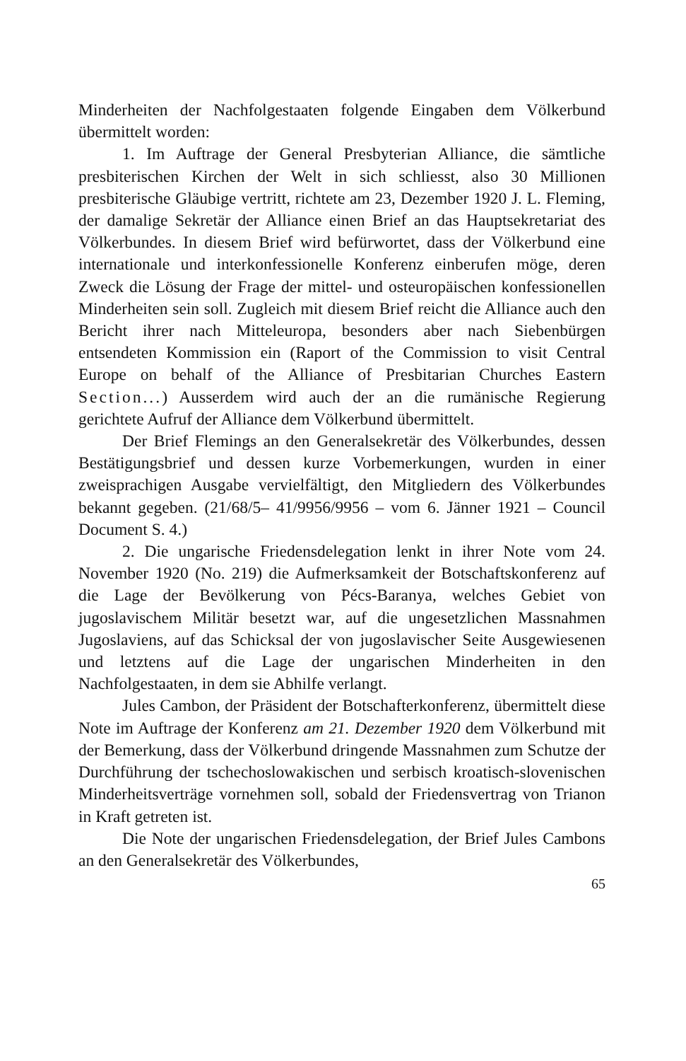Minderheiten der Nachfolgestaaten folgende Eingaben dem Völkerbund übermittelt worden:
1. Im Auftrage der General Presbyterian Alliance, die sämtliche presbiterischen Kirchen der Welt in sich schliesst, also 30 Millionen presbiterische Gläubige vertritt, richtete am 23, Dezember 1920 J. L. Fleming, der damalige Sekretär der Alliance einen Brief an das Hauptsekretariat des Völkerbundes. In diesem Brief wird befürwortet, dass der Völkerbund eine internationale und interkonfessionelle Konferenz einberufen möge, deren Zweck die Lösung der Frage der mittel- und osteuropäischen konfessionellen Minderheiten sein soll. Zugleich mit diesem Brief reicht die Alliance auch den Bericht ihrer nach Mitteleuropa, besonders aber nach Siebenbürgen entsendeten Kommission ein (Raport of the Commission to visit Central Europe on behalf of the Alliance of Presbitarian Churches Eastern Section...) Ausserdem wird auch der an die rumänische Regierung gerichtete Aufruf der Alliance dem Völkerbund übermittelt.
Der Brief Flemings an den Generalsekretär des Völkerbundes, dessen Bestätigungsbrief und dessen kurze Vorbemerkungen, wurden in einer zweisprachigen Ausgabe vervielfältigt, den Mitgliedern des Völkerbundes bekannt gegeben. (21/68/5– 41/9956/9956 – vom 6. Jänner 1921 – Council Document S. 4.)
2. Die ungarische Friedensdelegation lenkt in ihrer Note vom 24. November 1920 (No. 219) die Aufmerksamkeit der Botschaftskonferenz auf die Lage der Bevölkerung von Pécs-Baranya, welches Gebiet von jugoslavischem Militär besetzt war, auf die ungesetzlichen Massnahmen Jugoslaviens, auf das Schicksal der von jugoslavischer Seite Ausgewiesenen und letztens auf die Lage der ungarischen Minderheiten in den Nachfolgestaaten, in dem sie Abhilfe verlangt.
Jules Cambon, der Präsident der Botschafterkonferenz, übermittelt diese Note im Auftrage der Konferenz am 21. Dezember 1920 dem Völkerbund mit der Bemerkung, dass der Völkerbund dringende Massnahmen zum Schutze der Durchführung der tschechoslowakischen und serbisch kroatisch-slovenischen Minderheitsverträge vornehmen soll, sobald der Friedensvertrag von Trianon in Kraft getreten ist.
Die Note der ungarischen Friedensdelegation, der Brief Jules Cambons an den Generalsekretär des Völkerbundes,
65